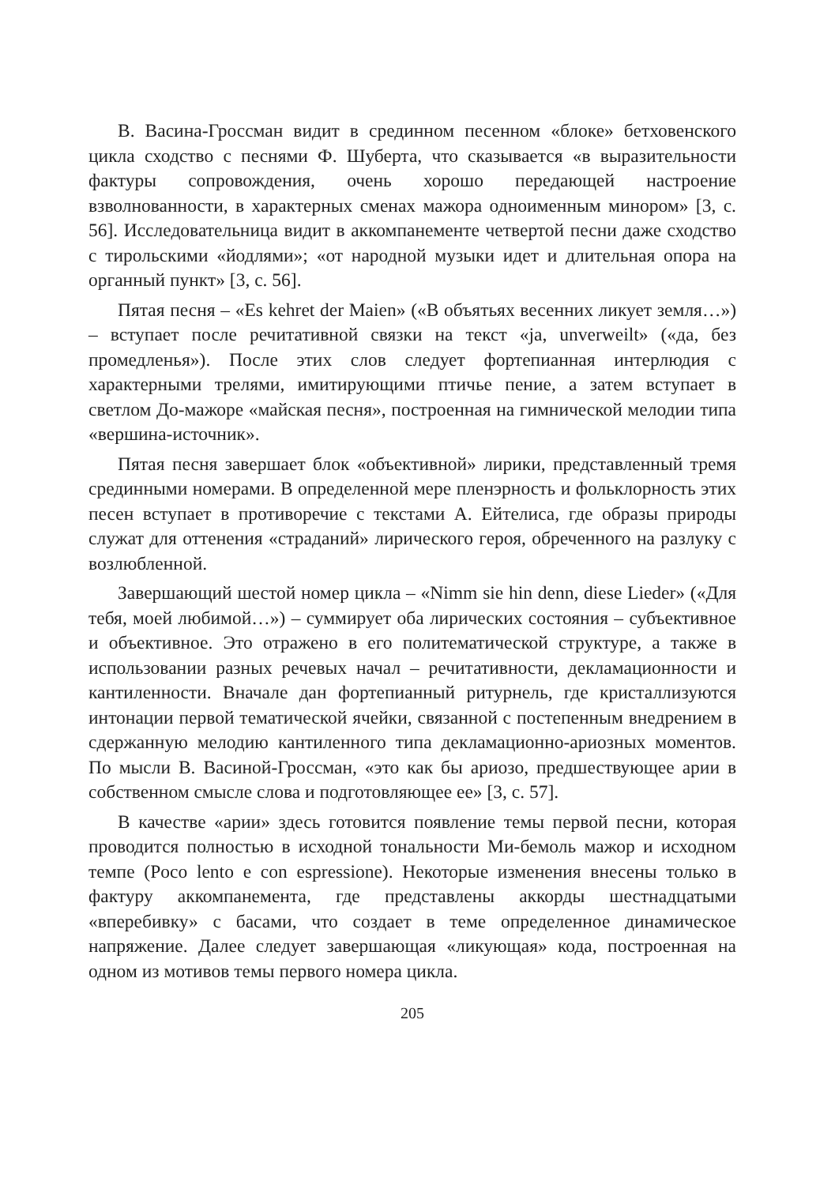В. Васина-Гроссман видит в срединном песенном «блоке» бетховенского цикла сходство с песнями Ф. Шуберта, что сказывается «в выразительности фактуры сопровождения, очень хорошо передающей настроение взволнованности, в характерных сменах мажора одноименным минором» [3, с. 56]. Исследовательница видит в аккомпанементе четвертой песни даже сходство с тирольскими «йодлями»; «от народной музыки идет и длительная опора на органный пункт» [3, с. 56].
Пятая песня – «Es kehret der Maien» («В объятьях весенних ликует земля…») – вступает после речитативной связки на текст «ja, unverweilt» («да, без промедленья»). После этих слов следует фортепианная интерлюдия с характерными трелями, имитирующими птичье пение, а затем вступает в светлом До-мажоре «майская песня», построенная на гимнической мелодии типа «вершина-источник».
Пятая песня завершает блок «объективной» лирики, представленный тремя срединными номерами. В определенной мере пленэрность и фольклорность этих песен вступает в противоречие с текстами А. Ейтелиса, где образы природы служат для оттенения «страданий» лирического героя, обреченного на разлуку с возлюбленной.
Завершающий шестой номер цикла – «Nimm sie hin denn, diese Lieder» («Для тебя, моей любимой…») – суммирует оба лирических состояния – субъективное и объективное. Это отражено в его политематической структуре, а также в использовании разных речевых начал – речитативности, декламационности и кантиленности. Вначале дан фортепианный ритурнель, где кристаллизуются интонации первой тематической ячейки, связанной с постепенным внедрением в сдержанную мелодию кантиленного типа декламационно-ариозных моментов. По мысли В. Васиной-Гроссман, «это как бы ариозо, предшествующее арии в собственном смысле слова и подготовляющее ее» [3, с. 57].
В качестве «арии» здесь готовится появление темы первой песни, которая проводится полностью в исходной тональности Ми-бемоль мажор и исходном темпе (Poco lento e con espressione). Некоторые изменения внесены только в фактуру аккомпанемента, где представлены аккорды шестнадцатыми «вперебивку» с басами, что создает в теме определенное динамическое напряжение. Далее следует завершающая «ликующая» кода, построенная на одном из мотивов темы первого номера цикла.
205